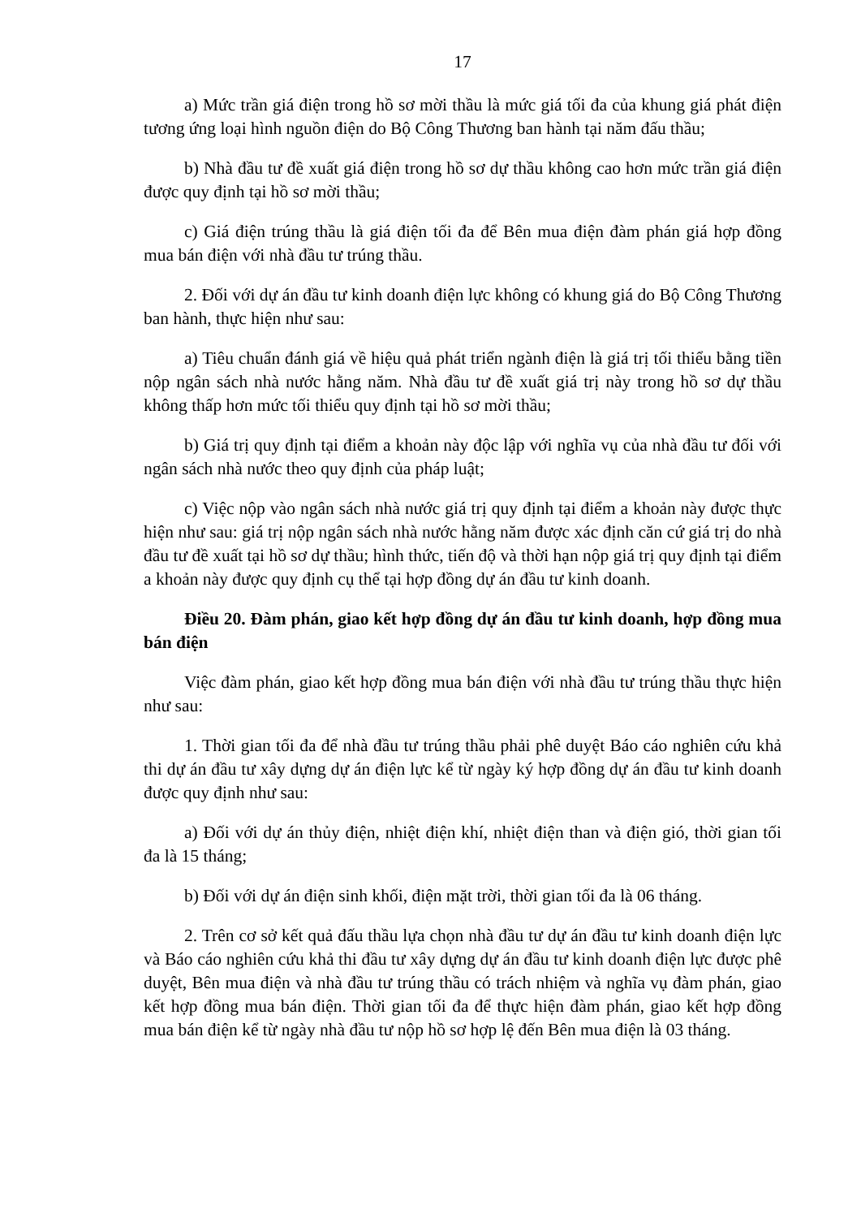17
a) Mức trần giá điện trong hồ sơ mời thầu là mức giá tối đa của khung giá phát điện tương ứng loại hình nguồn điện do Bộ Công Thương ban hành tại năm đấu thầu;
b) Nhà đầu tư đề xuất giá điện trong hồ sơ dự thầu không cao hơn mức trần giá điện được quy định tại hồ sơ mời thầu;
c) Giá điện trúng thầu là giá điện tối đa để Bên mua điện đàm phán giá hợp đồng mua bán điện với nhà đầu tư trúng thầu.
2. Đối với dự án đầu tư kinh doanh điện lực không có khung giá do Bộ Công Thương ban hành, thực hiện như sau:
a) Tiêu chuẩn đánh giá về hiệu quả phát triển ngành điện là giá trị tối thiểu bằng tiền nộp ngân sách nhà nước hằng năm. Nhà đầu tư đề xuất giá trị này trong hồ sơ dự thầu không thấp hơn mức tối thiểu quy định tại hồ sơ mời thầu;
b) Giá trị quy định tại điểm a khoản này độc lập với nghĩa vụ của nhà đầu tư đối với ngân sách nhà nước theo quy định của pháp luật;
c) Việc nộp vào ngân sách nhà nước giá trị quy định tại điểm a khoản này được thực hiện như sau: giá trị nộp ngân sách nhà nước hằng năm được xác định căn cứ giá trị do nhà đầu tư đề xuất tại hồ sơ dự thầu; hình thức, tiến độ và thời hạn nộp giá trị quy định tại điểm a khoản này được quy định cụ thể tại hợp đồng dự án đầu tư kinh doanh.
Điều 20. Đàm phán, giao kết hợp đồng dự án đầu tư kinh doanh, hợp đồng mua bán điện
Việc đàm phán, giao kết hợp đồng mua bán điện với nhà đầu tư trúng thầu thực hiện như sau:
1. Thời gian tối đa để nhà đầu tư trúng thầu phải phê duyệt Báo cáo nghiên cứu khả thi dự án đầu tư xây dựng dự án điện lực kể từ ngày ký hợp đồng dự án đầu tư kinh doanh được quy định như sau:
a) Đối với dự án thủy điện, nhiệt điện khí, nhiệt điện than và điện gió, thời gian tối đa là 15 tháng;
b) Đối với dự án điện sinh khối, điện mặt trời, thời gian tối đa là 06 tháng.
2. Trên cơ sở kết quả đấu thầu lựa chọn nhà đầu tư dự án đầu tư kinh doanh điện lực và Báo cáo nghiên cứu khả thi đầu tư xây dựng dự án đầu tư kinh doanh điện lực được phê duyệt, Bên mua điện và nhà đầu tư trúng thầu có trách nhiệm và nghĩa vụ đàm phán, giao kết hợp đồng mua bán điện. Thời gian tối đa để thực hiện đàm phán, giao kết hợp đồng mua bán điện kể từ ngày nhà đầu tư nộp hồ sơ hợp lệ đến Bên mua điện là 03 tháng.